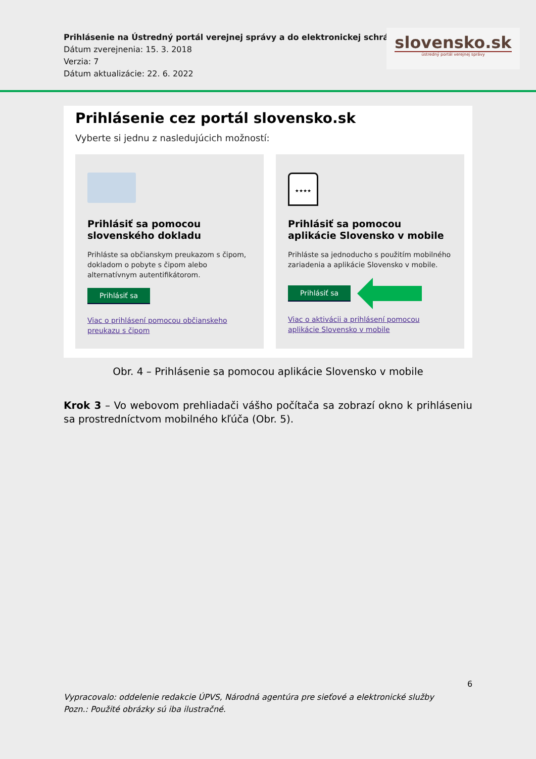Prihlásenie na Ústredný portál verejnej správy a do elektronickej schránky
Dátum zverejnenia: 15. 3. 2018
Verzia: 7
Dátum aktualizácie: 22. 6. 2022
slovensko.sk
ústredný portál verejnej správy
Prihlásenie cez portál slovensko.sk
Vyberte si jednu z nasledujúcich možností:
Prihlásiť sa pomocou slovenského dokladu
Prihláste sa občianskym preukazom s čipom, dokladom o pobyte s čipom alebo alternatívnym autentifikátorom.
Prihlásiť sa
Viac o prihlásení pomocou občianskeho preukazu s čipom
★★★★
Prihlásiť sa pomocou aplikácie Slovensko v mobile
Prihláste sa jednoducho s použitím mobilného zariadenia a aplikácie Slovensko v mobile.
Prihlásiť sa
Viac o aktivácii a prihlásení pomocou aplikácie Slovensko v mobile
Obr. 4 – Prihlásenie sa pomocou aplikácie Slovensko v mobile
Krok 3 – Vo webovom prehliadači vášho počítača sa zobrazí okno k prihláseniu sa prostredníctvom mobilného kľúča (Obr. 5).
6
Vypracovalo: oddelenie redakcie ÚPVS, Národná agentúra pre sieťové a elektronické služby
Pozn.: Použité obrázky sú iba ilustračné.